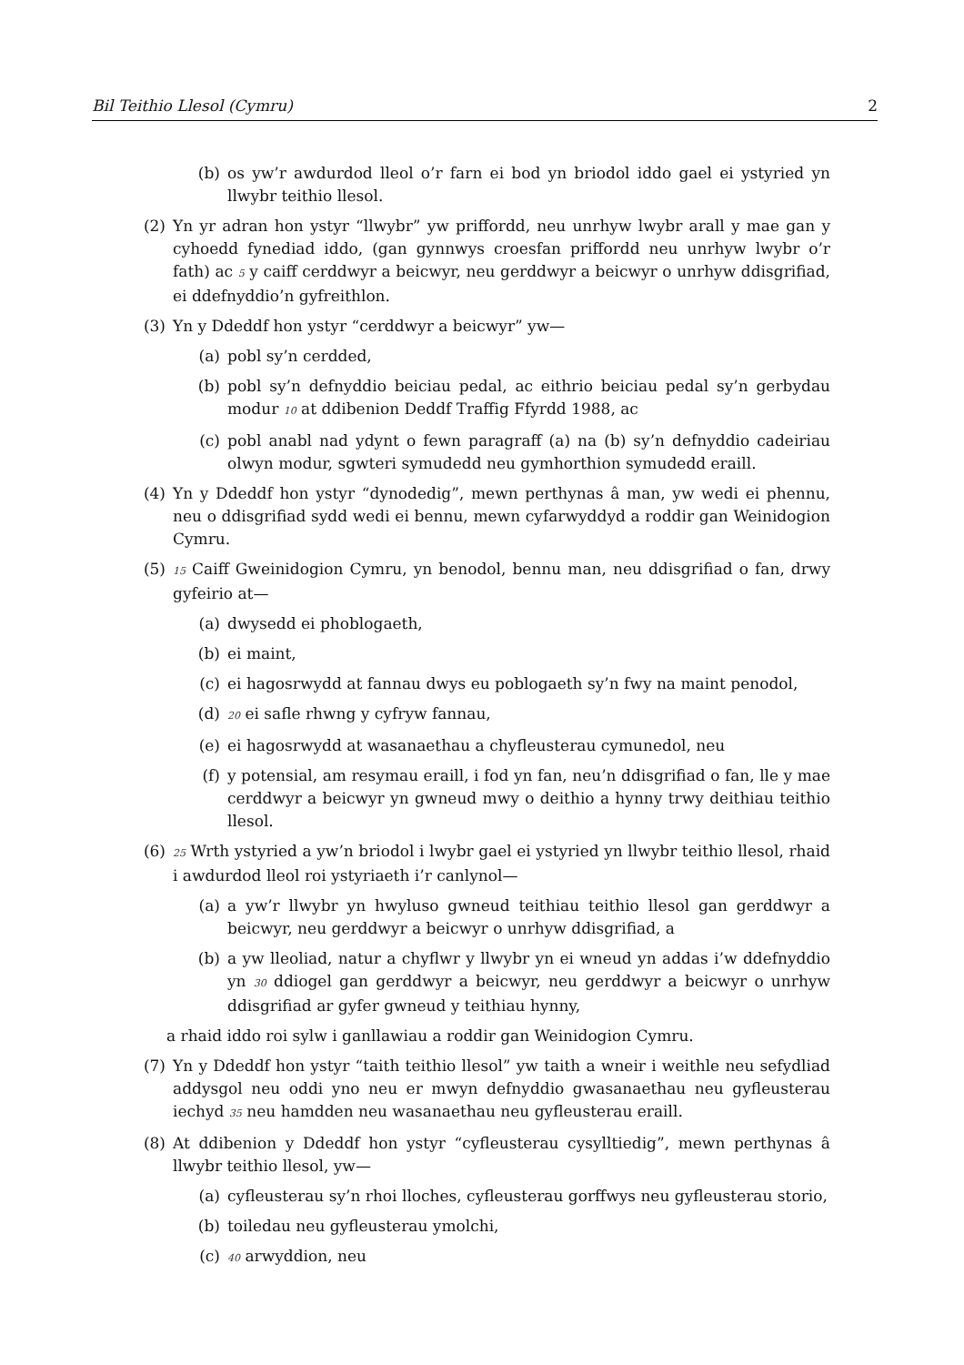Bil Teithio Llesol (Cymru) 2
(b) os yw’r awdurdod lleol o’r farn ei bod yn briodol iddo gael ei ystyried yn llwybr teithio llesol.
(2) Yn yr adran hon ystyr “llwybr” yw priffordd, neu unrhyw lwybr arall y mae gan y cyhoedd fynediad iddo, (gan gynnwys croesfan priffordd neu unrhyw lwybr o’r fath) ac 5 y caiff cerddwyr a beicwyr, neu gerddwyr a beicwyr o unrhyw ddisgrifiad, ei ddefnyddio’n gyfreithlon.
(3) Yn y Ddeddf hon ystyr “cerddwyr a beicwyr” yw—
(a) pobl sy’n cerdded,
(b) pobl sy’n defnyddio beiciau pedal, ac eithrio beiciau pedal sy’n gerbydau modur 10 at ddibenion Deddf Traffig Ffyrdd 1988, ac
(c) pobl anabl nad ydynt o fewn paragraff (a) na (b) sy’n defnyddio cadeiriau olwyn modur, sgwteri symudedd neu gymhorthion symudedd eraill.
(4) Yn y Ddeddf hon ystyr “dynodedig”, mewn perthynas â man, yw wedi ei phennu, neu o ddisgrifiad sydd wedi ei bennu, mewn cyfarwyddyd a roddir gan Weinidogion Cymru.
(5) 15 Caiff Gweinidogion Cymru, yn benodol, bennu man, neu ddisgrifiad o fan, drwy gyfeirio at—
(a) dwysedd ei phoblogaeth,
(b) ei maint,
(c) ei hagosrwydd at fannau dwys eu poblogaeth sy’n fwy na maint penodol,
(d) 20 ei safle rhwng y cyfryw fannau,
(e) ei hagosrwydd at wasanaethau a chyfleusterau cymunedol, neu
(f) y potensial, am resymau eraill, i fod yn fan, neu’n ddisgrifiad o fan, lle y mae cerddwyr a beicwyr yn gwneud mwy o deithio a hynny trwy deithiau teithio llesol.
(6) 25 Wrth ystyried a yw’n briodol i lwybr gael ei ystyried yn llwybr teithio llesol, rhaid i awdurdod lleol roi ystyriaeth i’r canlynol—
(a) a yw’r llwybr yn hwyluso gwneud teithiau teithio llesol gan gerddwyr a beicwyr, neu gerddwyr a beicwyr o unrhyw ddisgrifiad, a
(b) a yw lleoliad, natur a chyflwr y llwybr yn ei wneud yn addas i’w ddefnyddio yn 30 ddiogel gan gerddwyr a beicwyr, neu gerddwyr a beicwyr o unrhyw ddisgrifiad ar gyfer gwneud y teithiau hynny,
a rhaid iddo roi sylw i ganllawiau a roddir gan Weinidogion Cymru.
(7) Yn y Ddeddf hon ystyr “taith teithio llesol” yw taith a wneir i weithle neu sefydliad addysgol neu oddi yno neu er mwyn defnyddio gwasanaethau neu gyfleusterau iechyd 35 neu hamdden neu wasanaethau neu gyfleusterau eraill.
(8) At ddibenion y Ddeddf hon ystyr “cyfleusterau cysylltiedig”, mewn perthynas â llwybr teithio llesol, yw—
(a) cyfleusterau sy’n rhoi lloches, cyfleusterau gorffwys neu gyfleusterau storio,
(b) toiledau neu gyfleusterau ymolchi,
(c) 40 arwyddion, neu